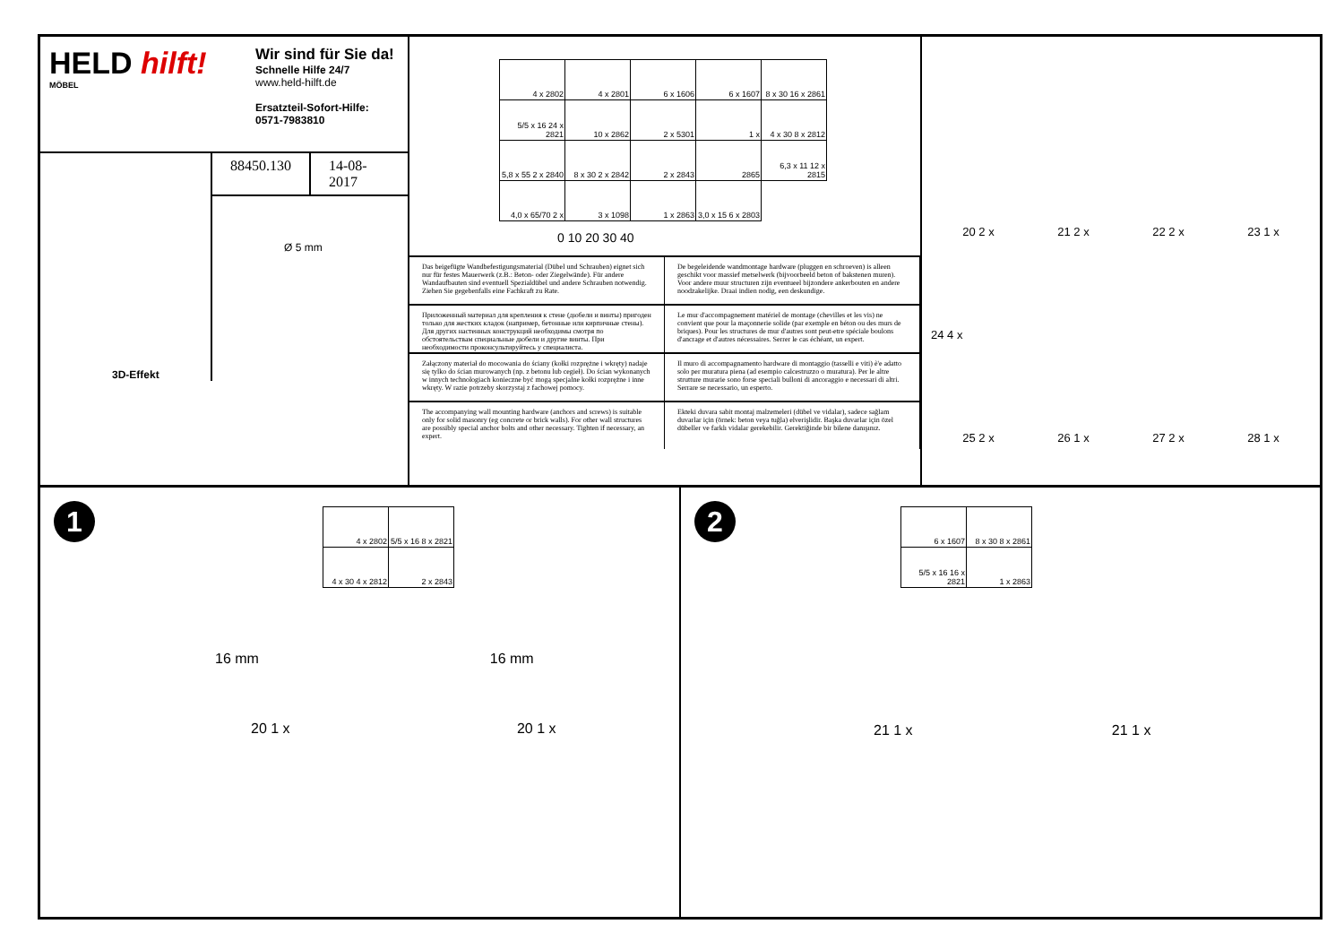HELD hilft!
MÖBEL
Wir sind für Sie da!
Schnelle Hilfe 24/7
www.held-hilft.de
Ersatzteil-Sofort-Hilfe:
0571-7983810
3D-Effekt
88450.130 14-08-2017
Ø 5 mm
| 4 x 2802 | 4 x 2801 | 6 x 1606 | 6 x 1607 | 8 x 30 16 x 2861 |
| 5/5 x 16 24 x 2821 | 10 x 2862 | 2 x 5301 | 1 x | 4 x 30 8 x 2812 |
| 5,8 x 55 2 x 2840 | 8 x 30 2 x 2842 | 2 x 2843 | 2865 | 6,3 x 11 12 x 2815 |
| 4,0 x 65/70 2 x | 3 x 1098 | 1 x 2863 | 3,0 x 15 6 x 2803 | |
0 10 20 30 40
Das beigefügte Wandbefestigungsmaterial (Dübel und Schrauben) eignet sich nur für festes Mauerwerk (z.B.: Beton- oder Ziegelwände). Für andere Wandaufbauten sind eventuell Spezialdübel und andere Schrauben notwendig. Ziehen Sie gegebenfalls eine Fachkraft zu Rate.
De begeleidende wandmontage hardware (pluggen en schroeven) is alleen geschikt voor massief metselwerk (bijvoorbeeld beton of bakstenen muren). Voor andere muur structuren zijn eventueel bijzondere ankerbouten en andere noodzakelijke. Draai indien nodig, een deskundige.
Приложенный материал для крепления к стене (дюбели и винты) пригоден только для жестких кладок (например, бетонные или кирпичные стены). Для других настенных конструкций необходимы смотря по обстоятельствам специальные дюбели и другие винты. При необходимости проконсультируйтесь у специалиста.
Le mur d'accompagnement matériel de montage (chevilles et les vis) ne convient que pour la maçonnerie solide (par exemple en béton ou des murs de briques). Pour les structures de mur d'autres sont peut-etre spéciale boulons d'ancrage et d'autres nécessaires. Serrer le cas échéant, un expert.
Załączony materiał do mocowania do ściany (kołki rozprężne i wkręty) nadaje się tylko do ścian murowanych (np. z betonu lub cegieł). Do ścian wykonanych w innych technologiach konieczne być mogą specjalne kołki rozprężne i inne wkręty. W razie potrzeby skorzystaj z fachowej pomocy.
Il muro di accompagnamento hardware di montaggio (tasselli e viti) è'e adatto solo per muratura piena (ad esempio calcestruzzo o muratura). Per le altre strutture murarie sono forse speciali bulloni di ancoraggio e necessari di altri. Serrare se necessario, un esperto.
The accompanying wall mounting hardware (anchors and screws) is suitable only for solid masonry (eg concrete or brick walls). For other wall structures are possibly special anchor bolts and other necessary. Tighten if necessary, an expert.
Ekteki duvara sabit montaj malzemeleri (dübel ve vidalar), sadece sağlam duvarlar için (örnek: beton veya tuğla) elverişlidir. Başka duvarlar için özel dübeller ve farklı vidalar gerekebilir. Gerektiğinde bir bilene danışınız.
20 2 x 21 2 x 22 2 x 23 1 x
24 4 x
25 2 x 26 1 x 27 2 x 28 1 x
1
| 4 x 2802 | 5/5 x 16 8 x 2821 |
| 4 x 30 4 x 2812 | 2 x 2843 |
16 mm 16 mm
20 1 x 20 1 x
2
| 6 x 1607 | 8 x 30 8 x 2861 |
| 5/5 x 16 16 x 2821 | 1 x 2863 |
21 1 x 21 1 x